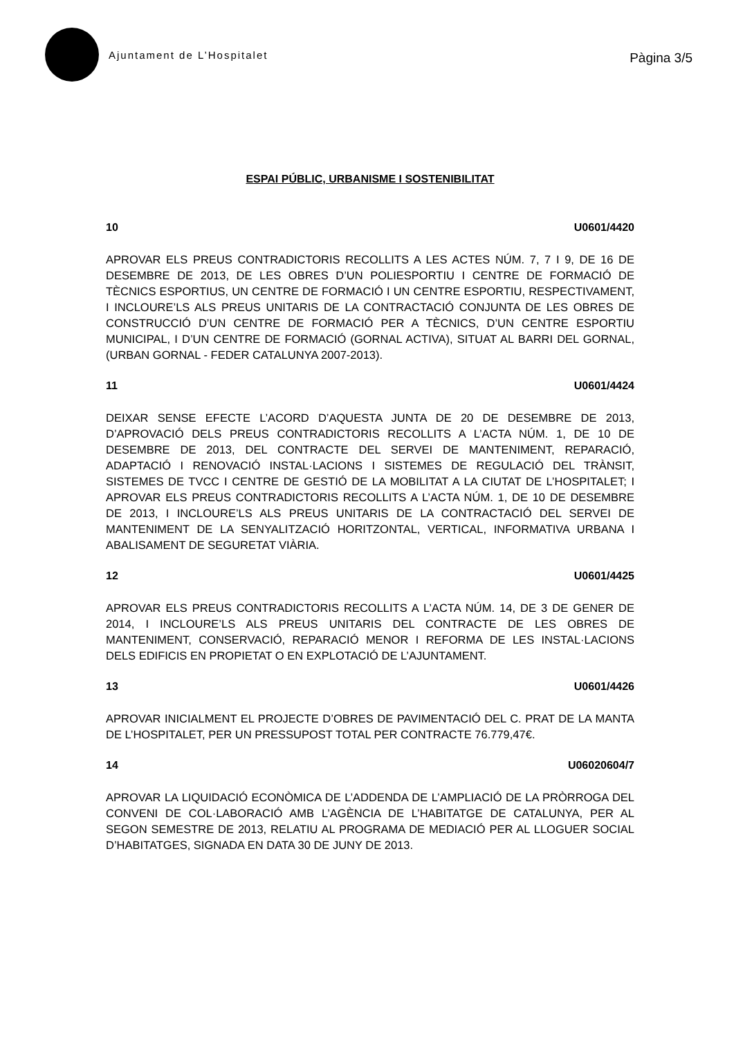Ajuntament de L’Hospitalet
Pàgina 3/5
ESPAI PÚBLIC, URBANISME I SOSTENIBILITAT
10 U0601/4420
APROVAR ELS PREUS CONTRADICTORIS RECOLLITS A LES ACTES NÚM. 7, 7 I 9, DE 16 DE DESEMBRE DE 2013, DE LES OBRES D’UN POLIESPORTIU I CENTRE DE FORMACIÓ DE TÈCNICS ESPORTIUS, UN CENTRE DE FORMACIÓ I UN CENTRE ESPORTIU, RESPECTIVAMENT, I INCLOURE’LS ALS PREUS UNITARIS DE LA CONTRACTACIÓ CONJUNTA DE LES OBRES DE CONSTRUCCIÓ D’UN CENTRE DE FORMACIÓ PER A TÈCNICS, D’UN CENTRE ESPORTIU MUNICIPAL, I D’UN CENTRE DE FORMACIÓ (GORNAL ACTIVA), SITUAT AL BARRI DEL GORNAL, (URBAN GORNAL - FEDER CATALUNYA 2007-2013).
11 U0601/4424
DEIXAR SENSE EFECTE L’ACORD D’AQUESTA JUNTA DE 20 DE DESEMBRE DE 2013, D’APROVACIÓ DELS PREUS CONTRADICTORIS RECOLLITS A L’ACTA NÚM. 1, DE 10 DE DESEMBRE DE 2013, DEL CONTRACTE DEL SERVEI DE MANTENIMENT, REPARACIÓ, ADAPTACIÓ I RENOVACIÓ INSTAL·LACIONS I SISTEMES DE REGULACIÓ DEL TRÀNSIT, SISTEMES DE TVCC I CENTRE DE GESTIÓ DE LA MOBILITAT A LA CIUTAT DE L’HOSPITALET; I APROVAR ELS PREUS CONTRADICTORIS RECOLLITS A L’ACTA NÚM. 1, DE 10 DE DESEMBRE DE 2013, I INCLOURE’LS ALS PREUS UNITARIS DE LA CONTRACTACIÓ DEL SERVEI DE MANTENIMENT DE LA SENYALITZACIÓ HORITZONTAL, VERTICAL, INFORMATIVA URBANA I ABALISAMENT DE SEGURETAT VIÀRIA.
12 U0601/4425
APROVAR ELS PREUS CONTRADICTORIS RECOLLITS A L’ACTA NÚM. 14, DE 3 DE GENER DE 2014, I INCLOURE’LS ALS PREUS UNITARIS DEL CONTRACTE DE LES OBRES DE MANTENIMENT, CONSERVACIÓ, REPARACIÓ MENOR I REFORMA DE LES INSTAL·LACIONS DELS EDIFICIS EN PROPIETAT O EN EXPLOTACIÓ DE L’AJUNTAMENT.
13 U0601/4426
APROVAR INICIALMENT EL PROJECTE D’OBRES DE PAVIMENTACIÓ DEL C. PRAT DE LA MANTA DE L’HOSPITALET, PER UN PRESSUPOST TOTAL PER CONTRACTE 76.779,47€.
14 U06020604/7
APROVAR LA LIQUIDACIÓ ECONÒMICA DE L’ADDENDA DE L’AMPLIACIÓ DE LA PRÒRROGA DEL CONVENI DE COL·LABORACIÓ AMB L’AGÈNCIA DE L’HABITATGE DE CATALUNYA, PER AL SEGON SEMESTRE DE 2013, RELATIU AL PROGRAMA DE MEDIACIÓ PER AL LLOGUER SOCIAL D’HABITATGES, SIGNADA EN DATA 30 DE JUNY DE 2013.